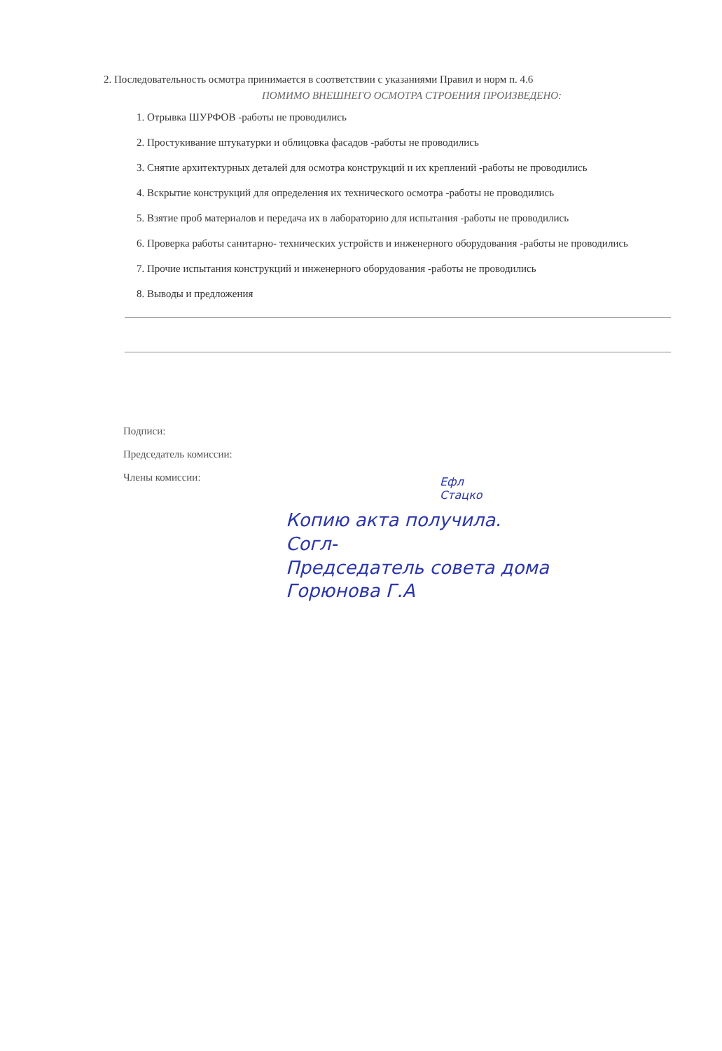2. Последовательность осмотра принимается в соответствии с указаниями Правил и норм п. 4.6
ПОМИМО ВНЕШНЕГО ОСМОТРА СТРОЕНИЯ ПРОИЗВЕДЕНО:
1. Отрывка ШУРФОВ -работы не проводились
2. Простукивание штукатурки и облицовка фасадов -работы не проводились
3. Снятие архитектурных деталей для осмотра конструкций и их креплений -работы не проводились
4. Вскрытие конструкций для определения их технического осмотра -работы не проводились
5. Взятие проб материалов и передача их в лабораторию для испытания -работы не проводились
6. Проверка работы санитарно- технических устройств и инженерного оборудования -работы не проводились
7. Прочие испытания конструкций и инженерного оборудования -работы не проводились
8. Выводы и предложения
Подписи:
Председатель комиссии:
Члены комиссии:
Ефл
Стацко
Копию акта получила.
Согл-
Председатель совета дома
Горюнова Г.А